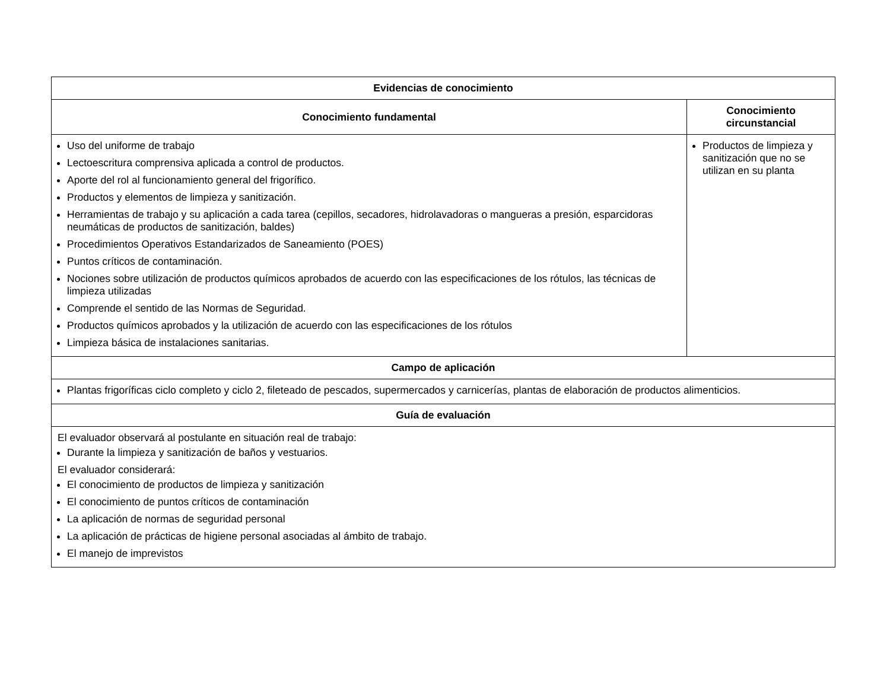| Evidencias de conocimiento | |
| --- | --- |
| Conocimiento fundamental | Conocimiento circunstancial |
| Uso del uniforme de trabajo Lectoescritura comprensiva aplicada a control de productos. Aporte del rol al funcionamiento general del frigorífico. Productos y elementos de limpieza y sanitización. Herramientas de trabajo y su aplicación a cada tarea (cepillos, secadores, hidrolavadoras o mangueras a presión, esparcidoras neumáticas de productos de sanitización, baldes) Procedimientos Operativos Estandarizados de Saneamiento (POES) Puntos críticos de contaminación. Nociones sobre utilización de productos químicos aprobados de acuerdo con las especificaciones de los rótulos, las técnicas de limpieza utilizadas Comprende el sentido de las Normas de Seguridad. Productos químicos aprobados y la utilización de acuerdo con las especificaciones de los rótulos Limpieza básica de instalaciones sanitarias. | Productos de limpieza y sanitización que no se utilizan en su planta |
| Campo de aplicación | |
| Plantas frigoríficas ciclo completo y ciclo 2, fileteado de pescados, supermercados y carnicerías, plantas de elaboración de productos alimenticios. | |
| Guía de evaluación | |
| El evaluador observará al postulante en situación real de trabajo: Durante la limpieza y sanitización de baños y vestuarios. El evaluador considerará: El conocimiento de productos de limpieza y sanitización El conocimiento de puntos críticos de contaminación La aplicación de normas de seguridad personal La aplicación de prácticas de higiene personal asociadas al ámbito de trabajo. El manejo de imprevistos | |